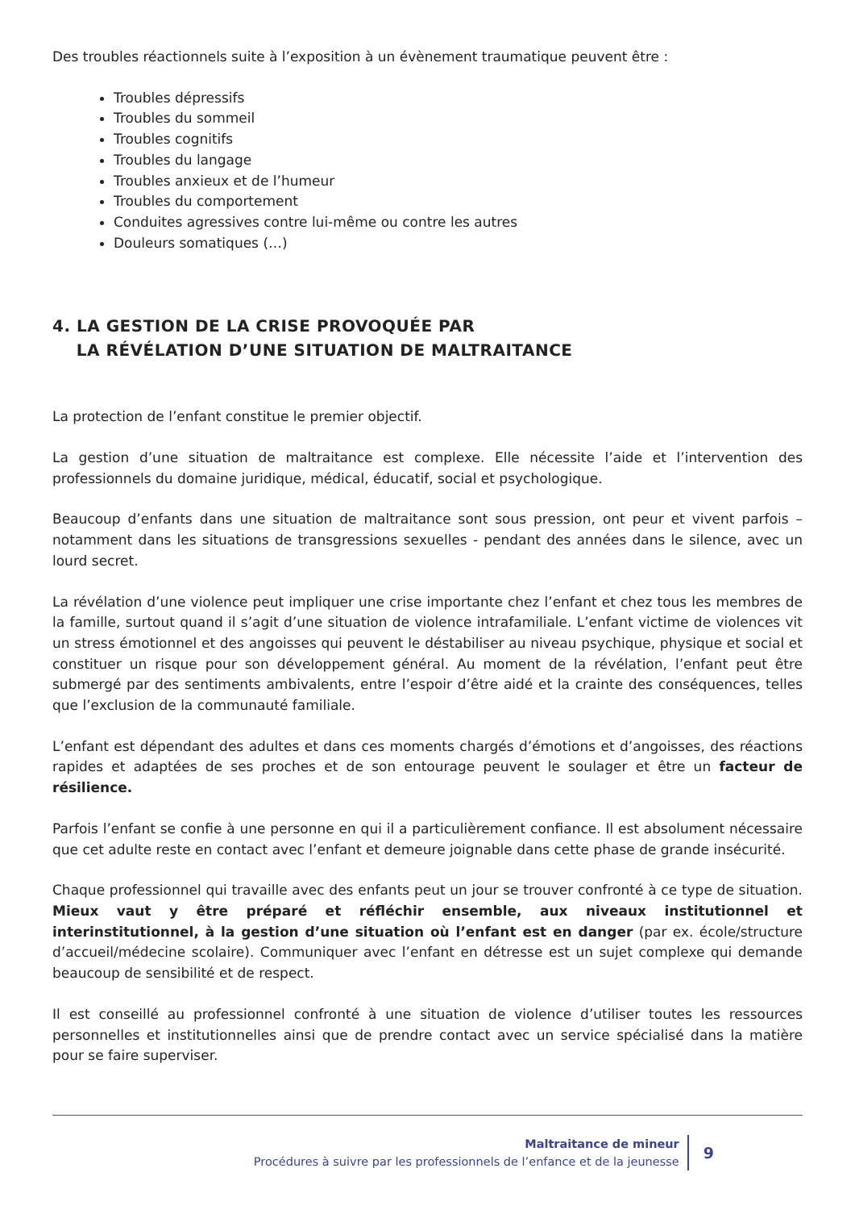Des troubles réactionnels suite à l’exposition à un évènement traumatique peuvent être :
Troubles dépressifs
Troubles du sommeil
Troubles cognitifs
Troubles du langage
Troubles anxieux et de l’humeur
Troubles du comportement
Conduites agressives contre lui-même ou contre les autres
Douleurs somatiques (…)
4. LA GESTION DE LA CRISE PROVOQUÉE PAR
LA RÉVÉLATION D’UNE SITUATION DE MALTRAITANCE
La protection de l’enfant constitue le premier objectif.
La gestion d’une situation de maltraitance est complexe. Elle nécessite l’aide et l’intervention des professionnels du domaine juridique, médical, éducatif, social et psychologique.
Beaucoup d’enfants dans une situation de maltraitance sont sous pression, ont peur et vivent parfois – notamment dans les situations de transgressions sexuelles - pendant des années dans le silence, avec un lourd secret.
La révélation d’une violence peut impliquer une crise importante chez l’enfant et chez tous les membres de la famille, surtout quand il s’agit d’une situation de violence intrafamiliale. L’enfant victime de violences vit un stress émotionnel et des angoisses qui peuvent le déstabiliser au niveau psychique, physique et social et constituer un risque pour son développement général. Au moment de la révélation, l’enfant peut être submergé par des sentiments ambivalents, entre l’espoir d’être aidé et la crainte des conséquences, telles que l’exclusion de la communauté familiale.
L’enfant est dépendant des adultes et dans ces moments chargés d’émotions et d’angoisses, des réactions rapides et adaptées de ses proches et de son entourage peuvent le soulager et être un facteur de résilience.
Parfois l’enfant se confie à une personne en qui il a particulièrement confiance. Il est absolument nécessaire que cet adulte reste en contact avec l’enfant et demeure joignable dans cette phase de grande insécurité.
Chaque professionnel qui travaille avec des enfants peut un jour se trouver confronté à ce type de situation. Mieux vaut y être préparé et réfléchir ensemble, aux niveaux institutionnel et interinstitutionnel, à la gestion d’une situation où l’enfant est en danger (par ex. école/structure d’accueil/médecine scolaire). Communiquer avec l’enfant en détresse est un sujet complexe qui demande beaucoup de sensibilité et de respect.
Il est conseillé au professionnel confronté à une situation de violence d’utiliser toutes les ressources personnelles et institutionnelles ainsi que de prendre contact avec un service spécialisé dans la matière pour se faire superviser.
Maltraitance de mineur
Procédures à suivre par les professionnels de l’enfance et de la jeunesse
9